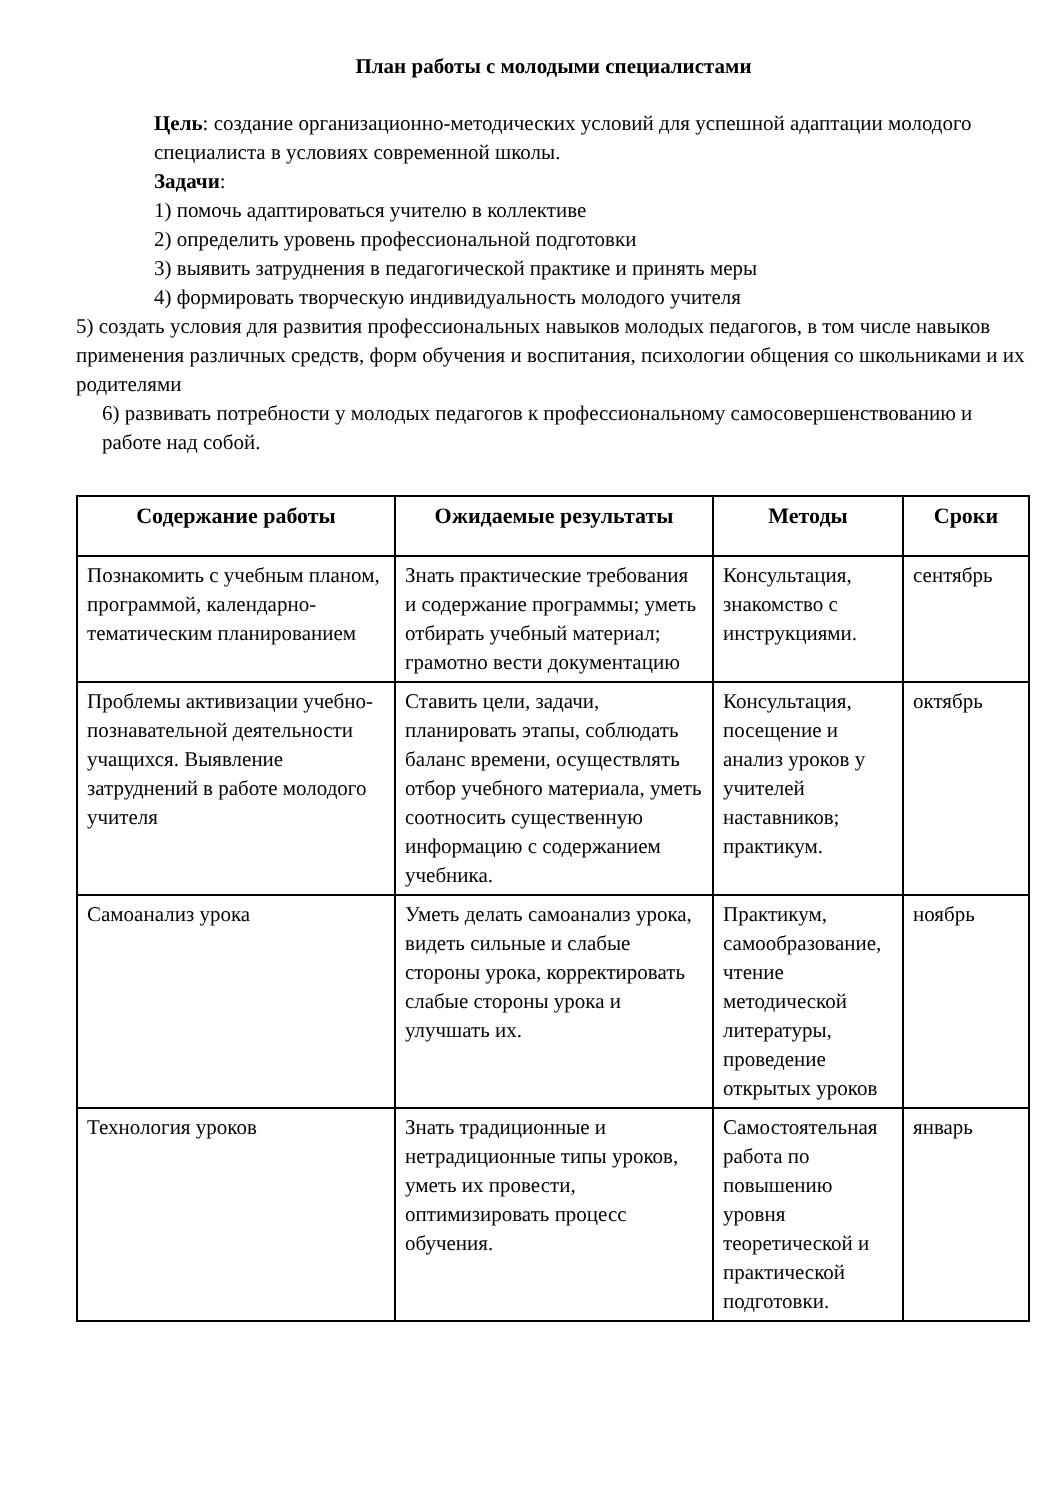План работы с молодыми специалистами
Цель: создание организационно-методических условий для успешной адаптации молодого специалиста в условиях современной школы.
Задачи:
1) помочь адаптироваться учителю в коллективе
2) определить уровень профессиональной подготовки
3) выявить затруднения в педагогической практике и принять меры
4) формировать творческую индивидуальность молодого учителя
5) создать условия для развития профессиональных навыков молодых педагогов, в том числе навыков применения различных средств, форм обучения и воспитания, психологии общения со школьниками и их родителями
6) развивать потребности у молодых педагогов к профессиональному самосовершенствованию и работе над собой.
| Содержание работы | Ожидаемые результаты | Методы | Сроки |
| --- | --- | --- | --- |
| Познакомить с учебным планом, программой, календарно-тематическим планированием | Знать практические требования и содержание программы; уметь отбирать учебный материал; грамотно вести документацию | Консультация, знакомство с инструкциями. | сентябрь |
| Проблемы активизации учебно-познавательной деятельности учащихся. Выявление затруднений в работе молодого учителя | Ставить цели, задачи, планировать этапы, соблюдать баланс времени, осуществлять отбор учебного материала, уметь соотносить существенную информацию с содержанием учебника. | Консультация, посещение и анализ уроков у учителей наставников; практикум. | октябрь |
| Самоанализ урока | Уметь делать самоанализ урока, видеть сильные и слабые стороны урока, корректировать слабые стороны урока и улучшать их. | Практикум, самообразование, чтение методической литературы, проведение открытых уроков | ноябрь |
| Технология уроков | Знать традиционные и нетрадиционные типы уроков, уметь их провести, оптимизировать процесс обучения. | Самостоятельная работа по повышению уровня теоретической и практической подготовки. | январь |